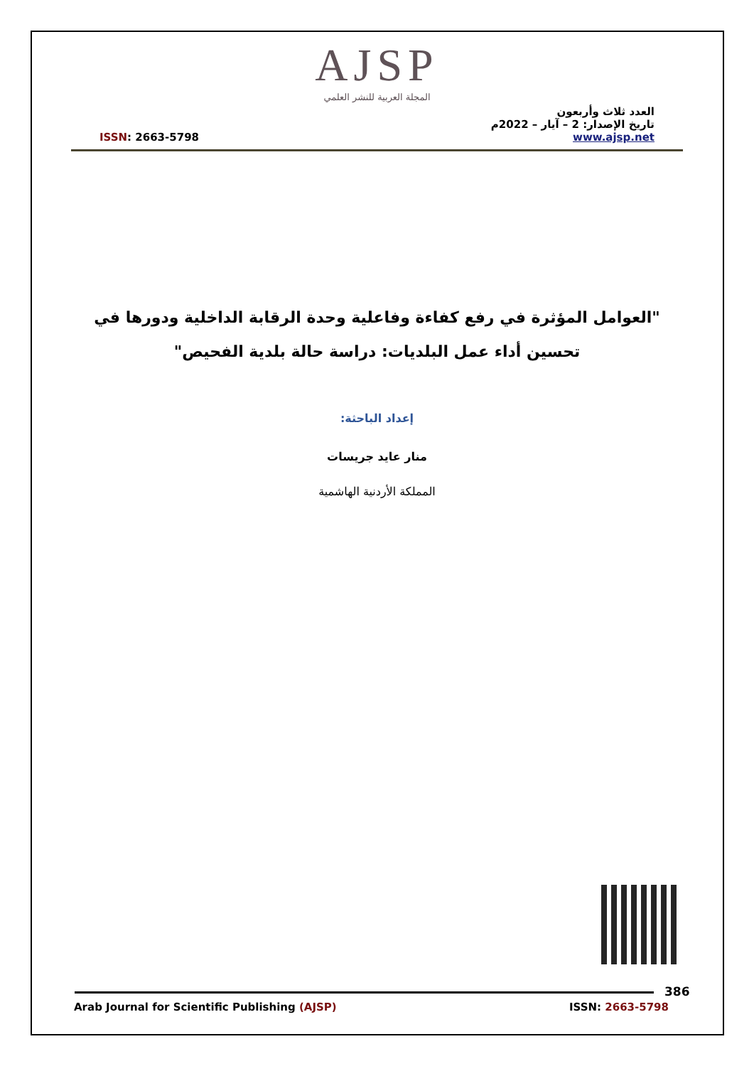AJSP
المجلة العربية للنشر العلمي
ISSN: 2663-5798
العدد ثلاث وأربعون
تاريخ الإصدار: 2 – آيار – 2022م
www.ajsp.net
"العوامل المؤثرة في رفع كفاءة وفاعلية وحدة الرقابة الداخلية ودورها في تحسين أداء عمل البلديات: دراسة حالة بلدية الفحيص"
إعداد الباحثة:
منار عايد جريسات
المملكة الأردنية الهاشمية
386
Arab Journal for Scientific Publishing (AJSP)
ISSN: 2663-5798